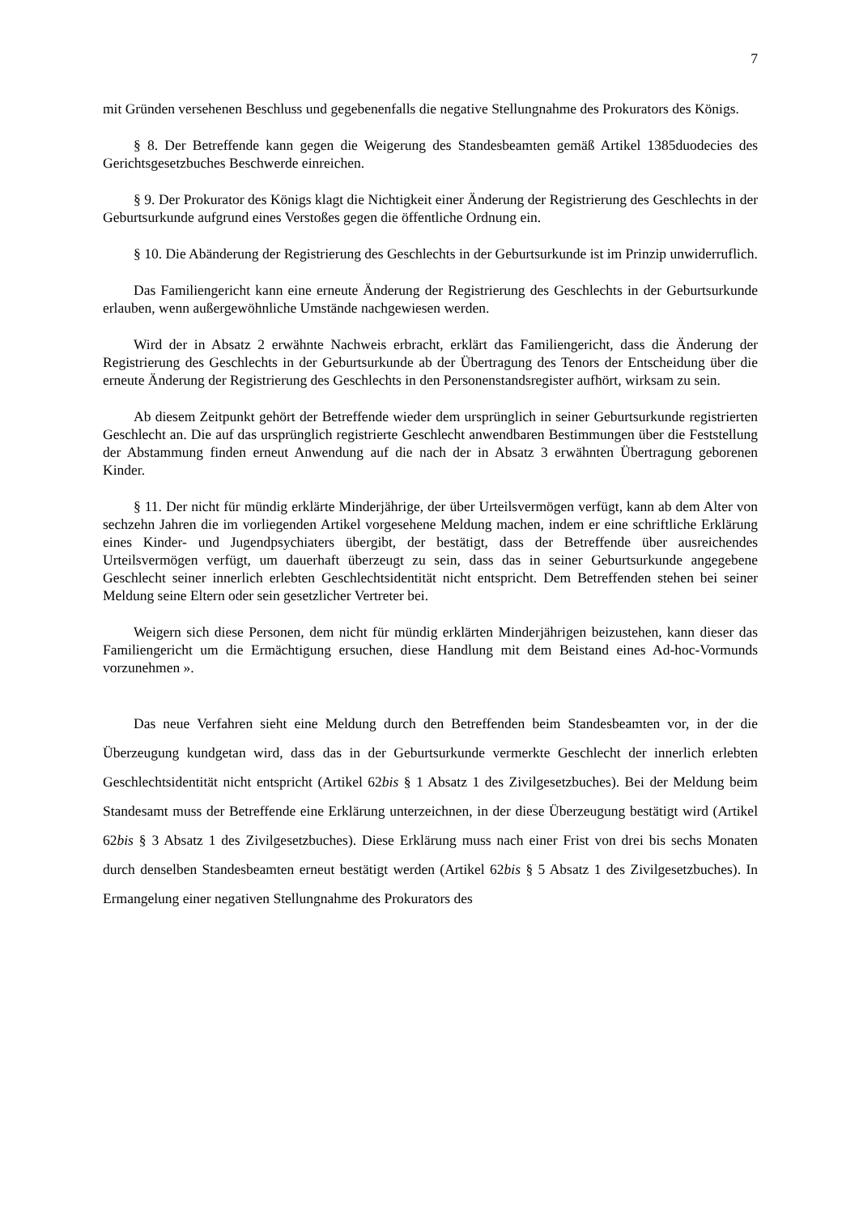7
mit Gründen versehenen Beschluss und gegebenenfalls die negative Stellungnahme des Prokurators des Königs.
§ 8. Der Betreffende kann gegen die Weigerung des Standesbeamten gemäß Artikel 1385duodecies des Gerichtsgesetzbuches Beschwerde einreichen.
§ 9. Der Prokurator des Königs klagt die Nichtigkeit einer Änderung der Registrierung des Geschlechts in der Geburtsurkunde aufgrund eines Verstoßes gegen die öffentliche Ordnung ein.
§ 10. Die Abänderung der Registrierung des Geschlechts in der Geburtsurkunde ist im Prinzip unwiderruflich.
Das Familiengericht kann eine erneute Änderung der Registrierung des Geschlechts in der Geburtsurkunde erlauben, wenn außergewöhnliche Umstände nachgewiesen werden.
Wird der in Absatz 2 erwähnte Nachweis erbracht, erklärt das Familiengericht, dass die Änderung der Registrierung des Geschlechts in der Geburtsurkunde ab der Übertragung des Tenors der Entscheidung über die erneute Änderung der Registrierung des Geschlechts in den Personenstandsregister aufhört, wirksam zu sein.
Ab diesem Zeitpunkt gehört der Betreffende wieder dem ursprünglich in seiner Geburtsurkunde registrierten Geschlecht an. Die auf das ursprünglich registrierte Geschlecht anwendbaren Bestimmungen über die Feststellung der Abstammung finden erneut Anwendung auf die nach der in Absatz 3 erwähnten Übertragung geborenen Kinder.
§ 11. Der nicht für mündig erklärte Minderjährige, der über Urteilsvermögen verfügt, kann ab dem Alter von sechzehn Jahren die im vorliegenden Artikel vorgesehene Meldung machen, indem er eine schriftliche Erklärung eines Kinder- und Jugendpsychiaters übergibt, der bestätigt, dass der Betreffende über ausreichendes Urteilsvermögen verfügt, um dauerhaft überzeugt zu sein, dass das in seiner Geburtsurkunde angegebene Geschlecht seiner innerlich erlebten Geschlechtsidentität nicht entspricht. Dem Betreffenden stehen bei seiner Meldung seine Eltern oder sein gesetzlicher Vertreter bei.
Weigern sich diese Personen, dem nicht für mündig erklärten Minderjährigen beizustehen, kann dieser das Familiengericht um die Ermächtigung ersuchen, diese Handlung mit dem Beistand eines Ad-hoc-Vormunds vorzunehmen ».
Das neue Verfahren sieht eine Meldung durch den Betreffenden beim Standesbeamten vor, in der die Überzeugung kundgetan wird, dass das in der Geburtsurkunde vermerkte Geschlecht der innerlich erlebten Geschlechtsidentität nicht entspricht (Artikel 62bis § 1 Absatz 1 des Zivilgesetzbuches). Bei der Meldung beim Standesamt muss der Betreffende eine Erklärung unterzeichnen, in der diese Überzeugung bestätigt wird (Artikel 62bis § 3 Absatz 1 des Zivilgesetzbuches). Diese Erklärung muss nach einer Frist von drei bis sechs Monaten durch denselben Standesbeamten erneut bestätigt werden (Artikel 62bis § 5 Absatz 1 des Zivilgesetzbuches). In Ermangelung einer negativen Stellungnahme des Prokurators des